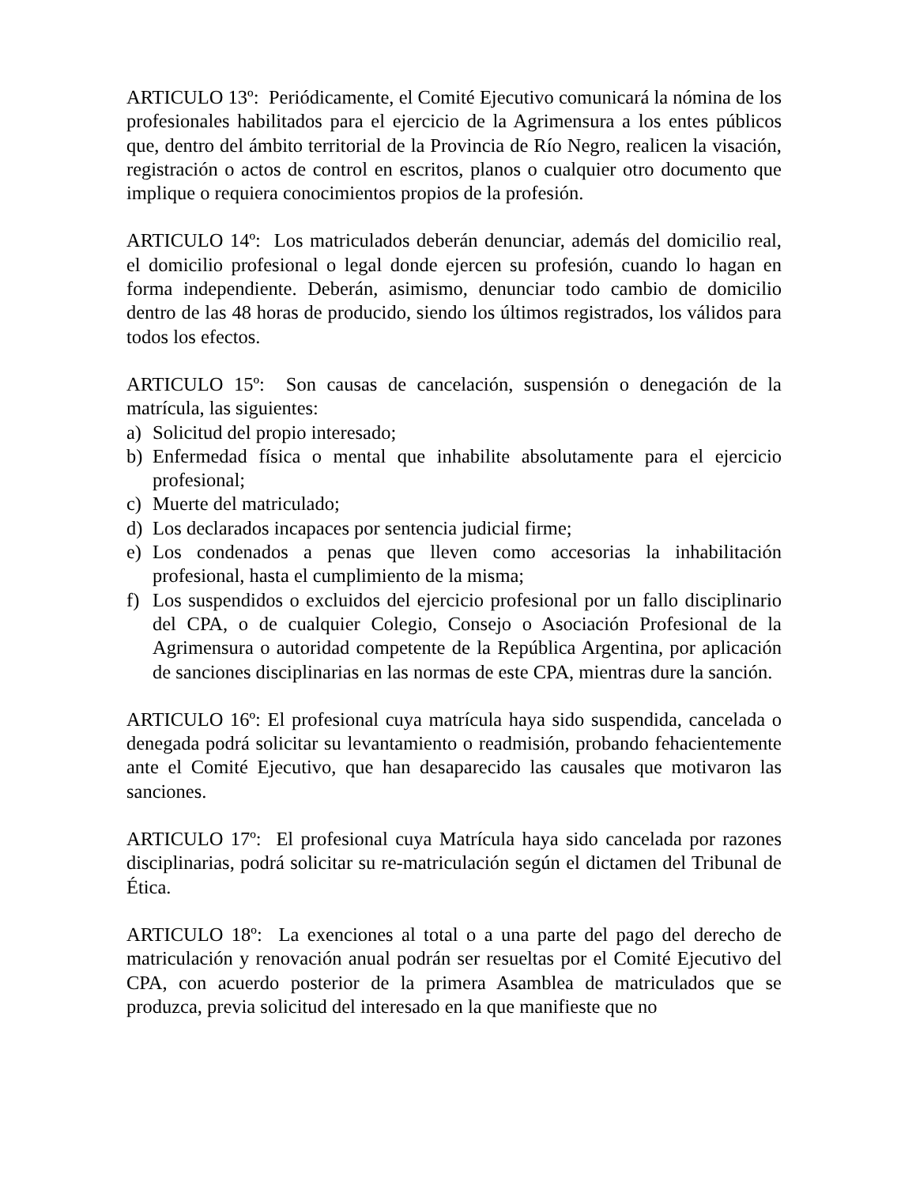ARTICULO 13º: Periódicamente, el Comité Ejecutivo comunicará la nómina de los profesionales habilitados para el ejercicio de la Agrimensura a los entes públicos que, dentro del ámbito territorial de la Provincia de Río Negro, realicen la visación, registración o actos de control en escritos, planos o cualquier otro documento que implique o requiera conocimientos propios de la profesión.
ARTICULO 14º: Los matriculados deberán denunciar, además del domicilio real, el domicilio profesional o legal donde ejercen su profesión, cuando lo hagan en forma independiente. Deberán, asimismo, denunciar todo cambio de domicilio dentro de las 48 horas de producido, siendo los últimos registrados, los válidos para todos los efectos.
ARTICULO 15º: Son causas de cancelación, suspensión o denegación de la matrícula, las siguientes:
a) Solicitud del propio interesado;
b) Enfermedad física o mental que inhabilite absolutamente para el ejercicio profesional;
c) Muerte del matriculado;
d) Los declarados incapaces por sentencia judicial firme;
e) Los condenados a penas que lleven como accesorias la inhabilitación profesional, hasta el cumplimiento de la misma;
f) Los suspendidos o excluidos del ejercicio profesional por un fallo disciplinario del CPA, o de cualquier Colegio, Consejo o Asociación Profesional de la Agrimensura o autoridad competente de la República Argentina, por aplicación de sanciones disciplinarias en las normas de este CPA, mientras dure la sanción.
ARTICULO 16º: El profesional cuya matrícula haya sido suspendida, cancelada o denegada podrá solicitar su levantamiento o readmisión, probando fehacientemente ante el Comité Ejecutivo, que han desaparecido las causales que motivaron las sanciones.
ARTICULO 17º: El profesional cuya Matrícula haya sido cancelada por razones disciplinarias, podrá solicitar su re-matriculación según el dictamen del Tribunal de Ética.
ARTICULO 18º: La exenciones al total o a una parte del pago del derecho de matriculación y renovación anual podrán ser resueltas por el Comité Ejecutivo del CPA, con acuerdo posterior de la primera Asamblea de matriculados que se produzca, previa solicitud del interesado en la que manifieste que no